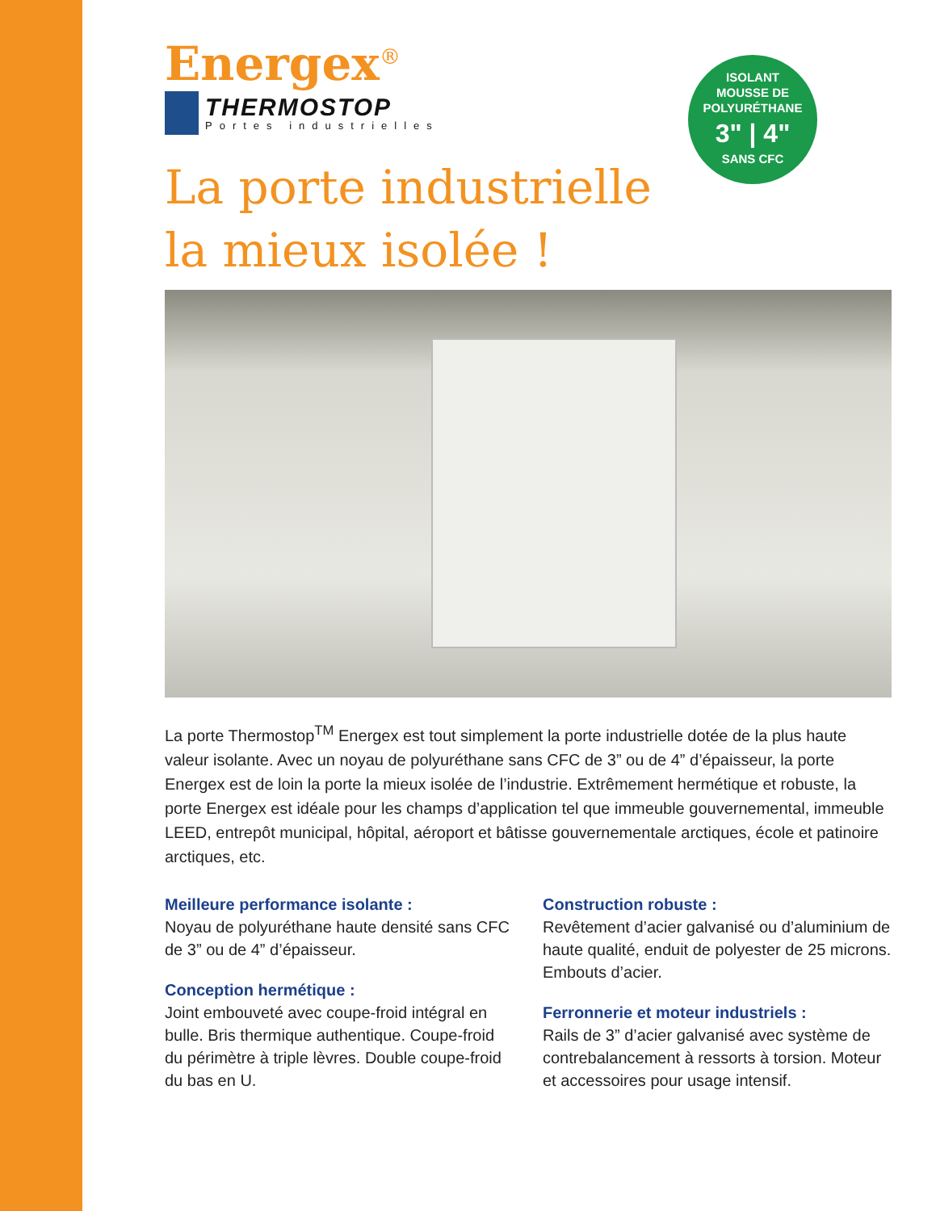ISOLANT
MOUSSE DE
POLYURÉTHANE
3" | 4"
SANS CFC
Energex<sup>®</sup>
THERMOSTOP
Portes industrielles
La porte industrielle
la mieux isolée !
La porte Thermostop<sup>TM</sup> Energex est tout simplement la porte industrielle dotée de la plus haute valeur isolante. Avec un noyau de polyuréthane sans CFC de 3” ou de 4” d’épaisseur, la porte Energex est de loin la porte la mieux isolée de l’industrie. Extrêmement hermétique et robuste, la porte Energex est idéale pour les champs d’application tel que immeuble gouvernemental, immeuble LEED, entrepôt municipal, hôpital, aéroport et bâtisse gouvernementale arctiques, école et patinoire arctiques, etc.
Meilleure performance isolante :
Noyau de polyuréthane haute densité sans CFC de 3” ou de 4” d’épaisseur.
Conception hermétique :
Joint embouveté avec coupe-froid intégral en bulle. Bris thermique authentique. Coupe-froid du périmètre à triple lèvres. Double coupe-froid du bas en U.
Construction robuste :
Revêtement d’acier galvanisé ou d’aluminium de haute qualité, enduit de polyester de 25 microns. Embouts d’acier.
Ferronnerie et moteur industriels :
Rails de 3” d’acier galvanisé avec système de contrebalancement à ressorts à torsion. Moteur et accessoires pour usage intensif.